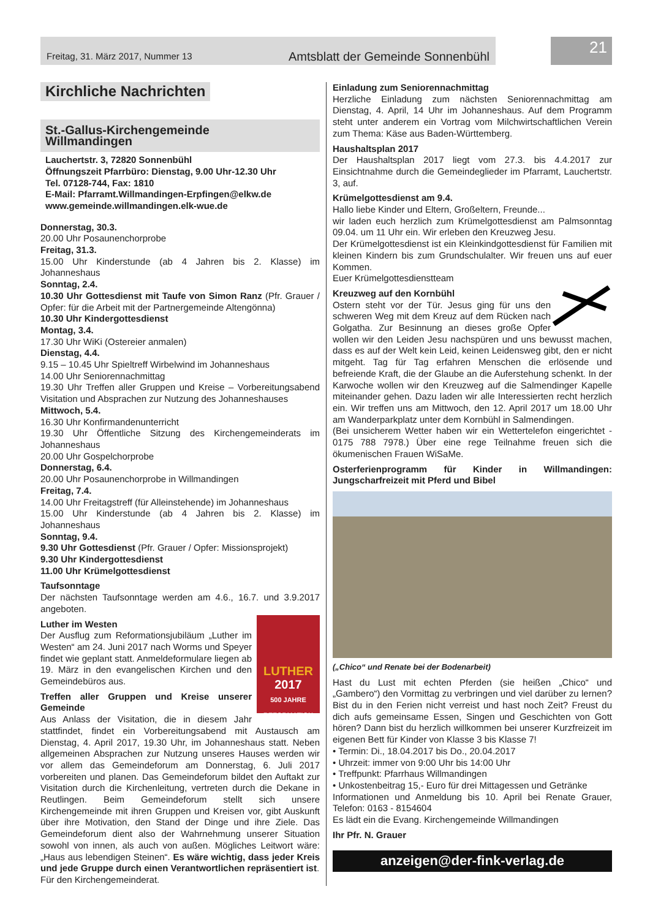Freitag, 31. März 2017, Nummer 13 Amtsblatt der Gemeinde Sonnenbühl
21
Kirchliche Nachrichten
St.-Gallus-Kirchengemeinde
Willmandingen
Lauchertstr. 3, 72820 Sonnenbühl
Öffnungszeit Pfarrbüro: Dienstag, 9.00 Uhr-12.30 Uhr
Tel. 07128-744, Fax: 1810
E-Mail: Pfarramt.Willmandingen-Erpfingen@elkw.de
www.gemeinde.willmandingen.elk-wue.de
Donnerstag, 30.3.
20.00 Uhr Posaunenchorprobe
Freitag, 31.3.
15.00 Uhr Kinderstunde (ab 4 Jahren bis 2. Klasse) im Johanneshaus
Sonntag, 2.4.
10.30 Uhr Gottesdienst mit Taufe von Simon Ranz (Pfr. Grauer / Opfer: für die Arbeit mit der Partnergemeinde Altengönna)
10.30 Uhr Kindergottesdienst
Montag, 3.4.
17.30 Uhr WiKi (Ostereier anmalen)
Dienstag, 4.4.
9.15 – 10.45 Uhr Spieltreff Wirbelwind im Johanneshaus
14.00 Uhr Seniorennachmittag
19.30 Uhr Treffen aller Gruppen und Kreise – Vorbereitungsabend Visitation und Absprachen zur Nutzung des Johanneshauses
Mittwoch, 5.4.
16.30 Uhr Konfirmandenunterricht
19.30 Uhr Öffentliche Sitzung des Kirchengemeinderats im Johanneshaus
20.00 Uhr Gospelchorprobe
Donnerstag, 6.4.
20.00 Uhr Posaunenchorprobe in Willmandingen
Freitag, 7.4.
14.00 Uhr Freitagstreff (für Alleinstehende) im Johanneshaus
15.00 Uhr Kinderstunde (ab 4 Jahren bis 2. Klasse) im Johanneshaus
Sonntag, 9.4.
9.30 Uhr Gottesdienst (Pfr. Grauer / Opfer: Missionsprojekt)
9.30 Uhr Kindergottesdienst
11.00 Uhr Krümelgottesdienst
Taufsonntage
Der nächsten Taufsonntage werden am 4.6., 16.7. und 3.9.2017 angeboten.
LUTHER
2017
500 JAHRE REFORMATION
Luther im Westen
Der Ausflug zum Reformationsjubiläum „Luther im Westen“ am 24. Juni 2017 nach Worms und Speyer findet wie geplant statt. Anmeldeformulare liegen ab 19. März in den evangelischen Kirchen und den Gemeindebüros aus.
Treffen aller Gruppen und Kreise unserer Gemeinde
Aus Anlass der Visitation, die in diesem Jahr stattfindet, findet ein Vorbereitungsabend mit Austausch am Dienstag, 4. April 2017, 19.30 Uhr, im Johanneshaus statt. Neben allgemeinen Absprachen zur Nutzung unseres Hauses werden wir vor allem das Gemeindeforum am Donnerstag, 6. Juli 2017 vorbereiten und planen. Das Gemeindeforum bildet den Auftakt zur Visitation durch die Kirchenleitung, vertreten durch die Dekane in Reutlingen. Beim Gemeindeforum stellt sich unsere Kirchengemeinde mit ihren Gruppen und Kreisen vor, gibt Auskunft über ihre Motivation, den Stand der Dinge und ihre Ziele. Das Gemeindeforum dient also der Wahrnehmung unserer Situation sowohl von innen, als auch von außen. Mögliches Leitwort wäre: „Haus aus lebendigen Steinen“. Es wäre wichtig, dass jeder Kreis und jede Gruppe durch einen Verantwortlichen repräsentiert ist.
Für den Kirchengemeinderat.
Einladung zum Seniorennachmittag
Herzliche Einladung zum nächsten Seniorennachmittag am Dienstag, 4. April, 14 Uhr im Johanneshaus. Auf dem Programm steht unter anderem ein Vortrag vom Milchwirtschaftlichen Verein zum Thema: Käse aus Baden-Württemberg.
Haushaltsplan 2017
Der Haushaltsplan 2017 liegt vom 27.3. bis 4.4.2017 zur Einsichtnahme durch die Gemeindeglieder im Pfarramt, Lauchertstr. 3, auf.
Krümelgottesdienst am 9.4.
Hallo liebe Kinder und Eltern, Großeltern, Freunde...
wir laden euch herzlich zum Krümelgottesdienst am Palmsonntag 09.04. um 11 Uhr ein. Wir erleben den Kreuzweg Jesu.
Der Krümelgottesdienst ist ein Kleinkindgottesdienst für Familien mit kleinen Kindern bis zum Grundschulalter. Wir freuen uns auf euer Kommen.
Euer Krümelgottesdienstteam
Kreuzweg auf den Kornbühl
Ostern steht vor der Tür. Jesus ging für uns den schweren Weg mit dem Kreuz auf dem Rücken nach Golgatha. Zur Besinnung an dieses große Opfer wollen wir den Leiden Jesu nachspüren und uns bewusst machen, dass es auf der Welt kein Leid, keinen Leidensweg gibt, den er nicht mitgeht. Tag für Tag erfahren Menschen die erlösende und befreiende Kraft, die der Glaube an die Auferstehung schenkt. In der Karwoche wollen wir den Kreuzweg auf die Salmendinger Kapelle miteinander gehen. Dazu laden wir alle Interessierten recht herzlich ein. Wir treffen uns am Mittwoch, den 12. April 2017 um 18.00 Uhr am Wanderparkplatz unter dem Kornbühl in Salmendingen.
(Bei unsicherem Wetter haben wir ein Wettertelefon eingerichtet - 0175 788 7978.) Über eine rege Teilnahme freuen sich die ökumenischen Frauen WiSaMe.
Osterferienprogramm für Kinder in Willmandingen: Jungscharfreizeit mit Pferd und Bibel
(„Chico“ und Renate bei der Bodenarbeit)
Hast du Lust mit echten Pferden (sie heißen „Chico“ und „Gambero“) den Vormittag zu verbringen und viel darüber zu lernen? Bist du in den Ferien nicht verreist und hast noch Zeit? Freust du dich aufs gemeinsame Essen, Singen und Geschichten von Gott hören? Dann bist du herzlich willkommen bei unserer Kurzfreizeit im eigenen Bett für Kinder von Klasse 3 bis Klasse 7!
• Termin: Di., 18.04.2017 bis Do., 20.04.2017
• Uhrzeit: immer von 9:00 Uhr bis 14:00 Uhr
• Treffpunkt: Pfarrhaus Willmandingen
• Unkostenbeitrag 15,- Euro für drei Mittagessen und Getränke
Informationen und Anmeldung bis 10. April bei Renate Grauer, Telefon: 0163 - 8154604
Es lädt ein die Evang. Kirchengemeinde Willmandingen
Ihr Pfr. N. Grauer
anzeigen@der-fink-verlag.de